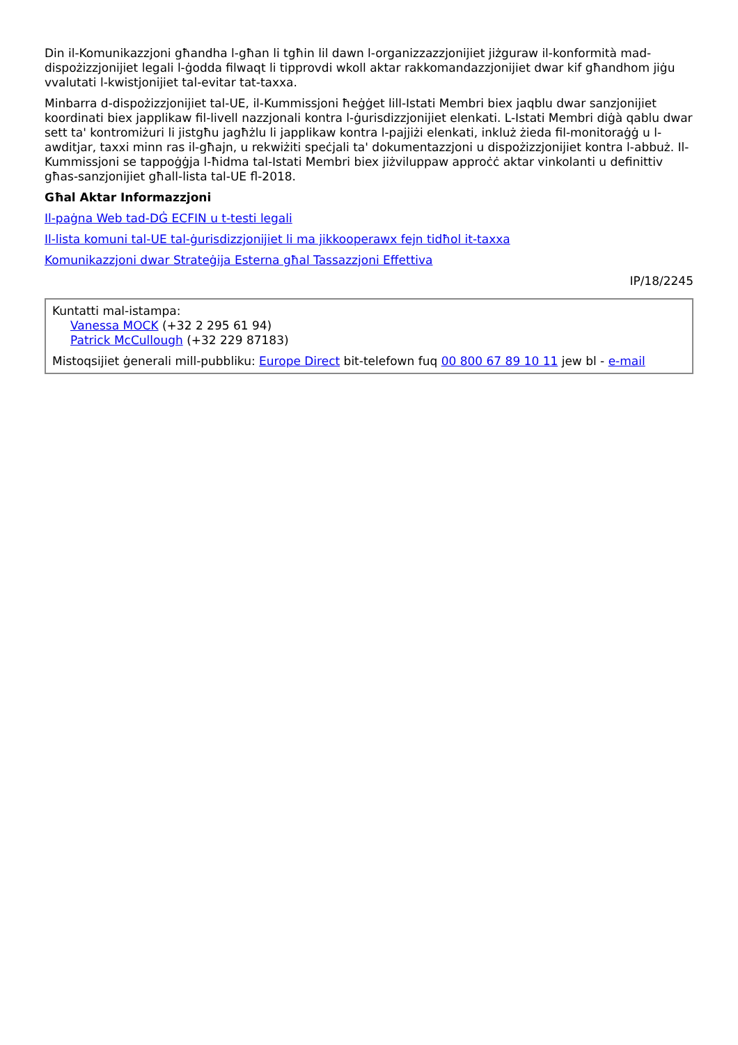Din il-Komunikazzjoni għandha l-għan li tgħin lil dawn l-organizzazzjonijiet jiżguraw il-konformità mad-dispożizzjonijiet legali l-ġodda filwaqt li tipprovdi wkoll aktar rakkomandazzjonijiet dwar kif għandhom jiġu vvalutati l-kwistjonijiet tal-evitar tat-taxxa.
Minbarra d-dispożizzjonijiet tal-UE, il-Kummissjoni ħeġġet lill-Istati Membri biex jaqblu dwar sanzjonijiet koordinati biex japplikaw fil-livell nazzjonali kontra l-ġurisdizzjonijiet elenkati. L-Istati Membri diġà qablu dwar sett ta' kontromiżuri li jistgħu jagħżlu li japplikaw kontra l-pajjiżi elenkati, inkluż żieda fil-monitoraġġ u l-awditjar, taxxi minn ras il-għajn, u rekwiżiti speċjali ta' dokumentazzjoni u dispożizzjonijiet kontra l-abbuż. Il-Kummissjoni se tappoġġja l-ħidma tal-Istati Membri biex jiżviluppaw approċċ aktar vinkolanti u definittiv għas-sanzjonijiet għall-lista tal-UE fl-2018.
Għal Aktar Informazzjoni
Il-paġna Web tad-DĠ ECFIN u t-testi legali
Il-lista komuni tal-UE tal-ġurisdizzjonijiet li ma jikkooperawx fejn tidħol it-taxxa
Komunikazzjoni dwar Strateġija Esterna għal Tassazzjoni Effettiva
IP/18/2245
Kuntatti mal-istampa:
Vanessa MOCK (+32 2 295 61 94)
Patrick McCullough (+32 229 87183)
Mistoqsijiet ġenerali mill-pubbliku: Europe Direct bit-telefown fuq 00 800 67 89 10 11 jew bl - e-mail